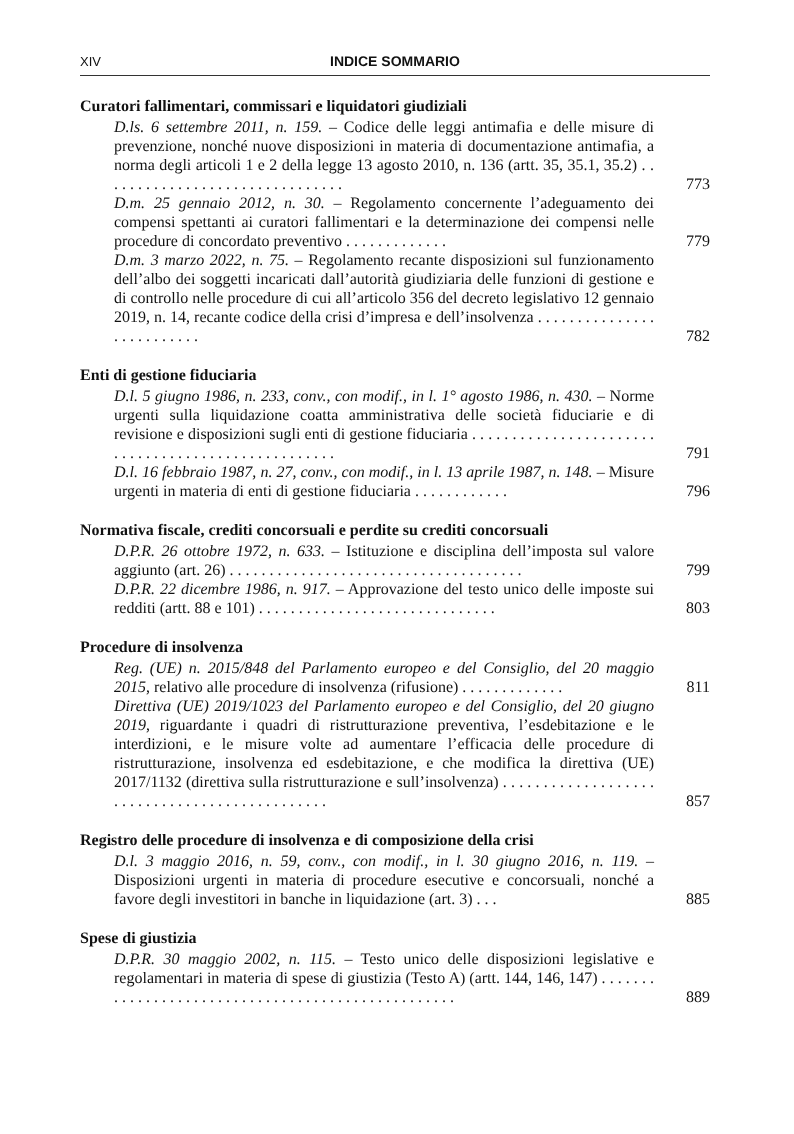XIV INDICE SOMMARIO
Curatori fallimentari, commissari e liquidatori giudiziali
D.ls. 6 settembre 2011, n. 159. – Codice delle leggi antimafia e delle misure di prevenzione, nonché nuove disposizioni in materia di documentazione antimafia, a norma degli articoli 1 e 2 della legge 13 agosto 2010, n. 136 (artt. 35, 35.1, 35.2) . . . . . . . . . . . . . . . . . . . . . . . . . . . . . . .
773
D.m. 25 gennaio 2012, n. 30. – Regolamento concernente l’adeguamento dei compensi spettanti ai curatori fallimentari e la determinazione dei compensi nelle procedure di concordato preventivo . . . . . . . . . . . . .
779
D.m. 3 marzo 2022, n. 75. – Regolamento recante disposizioni sul funzionamento dell’albo dei soggetti incaricati dall’autorità giudiziaria delle funzioni di gestione e di controllo nelle procedure di cui all’articolo 356 del decreto legislativo 12 gennaio 2019, n. 14, recante codice della crisi d’impresa e dell’insolvenza . . . . . . . . . . . . . . . . . . . . . . . . . .
782
Enti di gestione fiduciaria
D.l. 5 giugno 1986, n. 233, conv., con modif., in l. 1° agosto 1986, n. 430. – Norme urgenti sulla liquidazione coatta amministrativa delle società fiduciarie e di revisione e disposizioni sugli enti di gestione fiduciaria . . . . . . . . . . . . . . . . . . . . . . . . . . . . . . . . . . . . . . . . . . . . . . . . . . .
791
D.l. 16 febbraio 1987, n. 27, conv., con modif., in l. 13 aprile 1987, n. 148. – Misure urgenti in materia di enti di gestione fiduciaria . . . . . . . . . . . .
796
Normativa fiscale, crediti concorsuali e perdite su crediti concorsuali
D.P.R. 26 ottobre 1972, n. 633. – Istituzione e disciplina dell’imposta sul valore aggiunto (art. 26) . . . . . . . . . . . . . . . . . . . . . . . . . . . . . . . . . . . . .
799
D.P.R. 22 dicembre 1986, n. 917. – Approvazione del testo unico delle imposte sui redditi (artt. 88 e 101) . . . . . . . . . . . . . . . . . . . . . . . . . . . . . .
803
Procedure di insolvenza
Reg. (UE) n. 2015/848 del Parlamento europeo e del Consiglio, del 20 maggio 2015, relativo alle procedure di insolvenza (rifusione) . . . . . . . . . . . . .
811
Direttiva (UE) 2019/1023 del Parlamento europeo e del Consiglio, del 20 giugno 2019, riguardante i quadri di ristrutturazione preventiva, l’esdebitazione e le interdizioni, e le misure volte ad aumentare l’efficacia delle procedure di ristrutturazione, insolvenza ed esdebitazione, e che modifica la direttiva (UE) 2017/1132 (direttiva sulla ristrutturazione e sull’insolvenza) . . . . . . . . . . . . . . . . . . . . . . . . . . . . . . . . . . . . . . . . . . . . . .
857
Registro delle procedure di insolvenza e di composizione della crisi
D.l. 3 maggio 2016, n. 59, conv., con modif., in l. 30 giugno 2016, n. 119. – Disposizioni urgenti in materia di procedure esecutive e concorsuali, nonché a favore degli investitori in banche in liquidazione (art. 3) . . .
885
Spese di giustizia
D.P.R. 30 maggio 2002, n. 115. – Testo unico delle disposizioni legislative e regolamentari in materia di spese di giustizia (Testo A) (artt. 144, 146, 147) . . . . . . . . . . . . . . . . . . . . . . . . . . . . . . . . . . . . . . . . . . . . . . . . . .
889